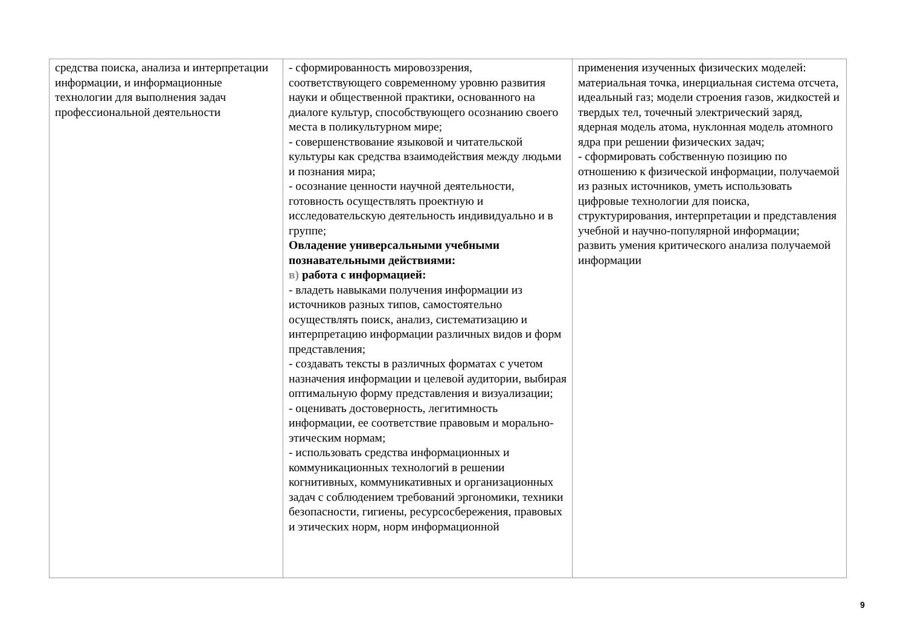| средства поиска, анализа и интерпретации информации, и информационные технологии для выполнения задач профессиональной деятельности | - сформированность мировоззрения, соответствующего современному уровню развития науки и общественной практики, основанного на диалоге культур, способствующего осознанию своего места в поликультурном мире; - совершенствование языковой и читательской культуры как средства взаимодействия между людьми и познания мира; - осознание ценности научной деятельности, готовность осуществлять проектную и исследовательскую деятельность индивидуально и в группе; Овладение универсальными учебными познавательными действиями: в) работа с информацией: - владеть навыками получения информации из источников разных типов, самостоятельно осуществлять поиск, анализ, систематизацию и интерпретацию информации различных видов и форм представления; - создавать тексты в различных форматах с учетом назначения информации и целевой аудитории, выбирая оптимальную форму представления и визуализации; - оценивать достоверность, легитимность информации, ее соответствие правовым и морально-этическим нормам; - использовать средства информационных и коммуникационных технологий в решении когнитивных, коммуникативных и организационных задач с соблюдением требований эргономики, техники безопасности, гигиены, ресурсосбережения, правовых и этических норм, норм информационной | применения изученных физических моделей: материальная точка, инерциальная система отсчета, идеальный газ; модели строения газов, жидкостей и твердых тел, точечный электрический заряд, ядерная модель атома, нуклонная модель атомного ядра при решении физических задач; - сформировать собственную позицию по отношению к физической информации, получаемой из разных источников, уметь использовать цифровые технологии для поиска, структурирования, интерпретации и представления учебной и научно-популярной информации; развить умения критического анализа получаемой информации |
9